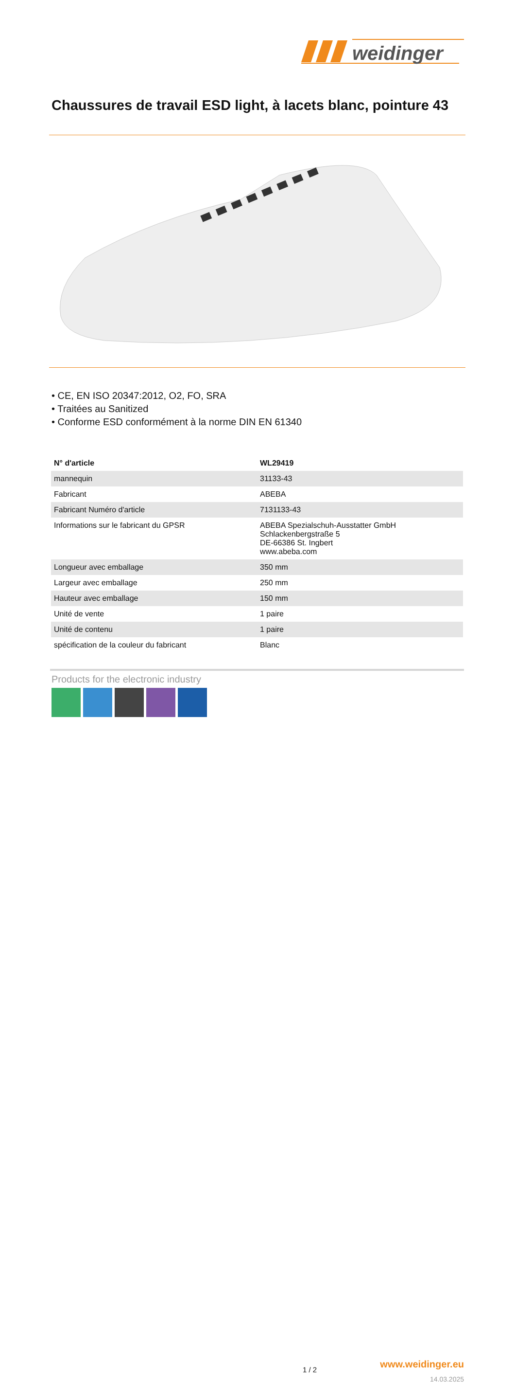weidinger
Chaussures de travail ESD light, à lacets blanc, pointure 43
• CE, EN ISO 20347:2012, O2, FO, SRA
• Traitées au Sanitized
• Conforme ESD conformément à la norme DIN EN 61340
| N° d'article | WL29419 |
| --- | --- |
| mannequin | 31133-43 |
| Fabricant | ABEBA |
| Fabricant Numéro d'article | 7131133-43 |
| Informations sur le fabricant du GPSR | ABEBA Spezialschuh-Ausstatter GmbH Schlackenbergstraße 5 DE-66386 St. Ingbert www.abeba.com |
| Longueur avec emballage | 350 mm |
| Largeur avec emballage | 250 mm |
| Hauteur avec emballage | 150 mm |
| Unité de vente | 1 paire |
| Unité de contenu | 1 paire |
| spécification de la couleur du fabricant | Blanc |
Products for the electronic industry
1 / 2 www.weidinger.eu
14.03.2025